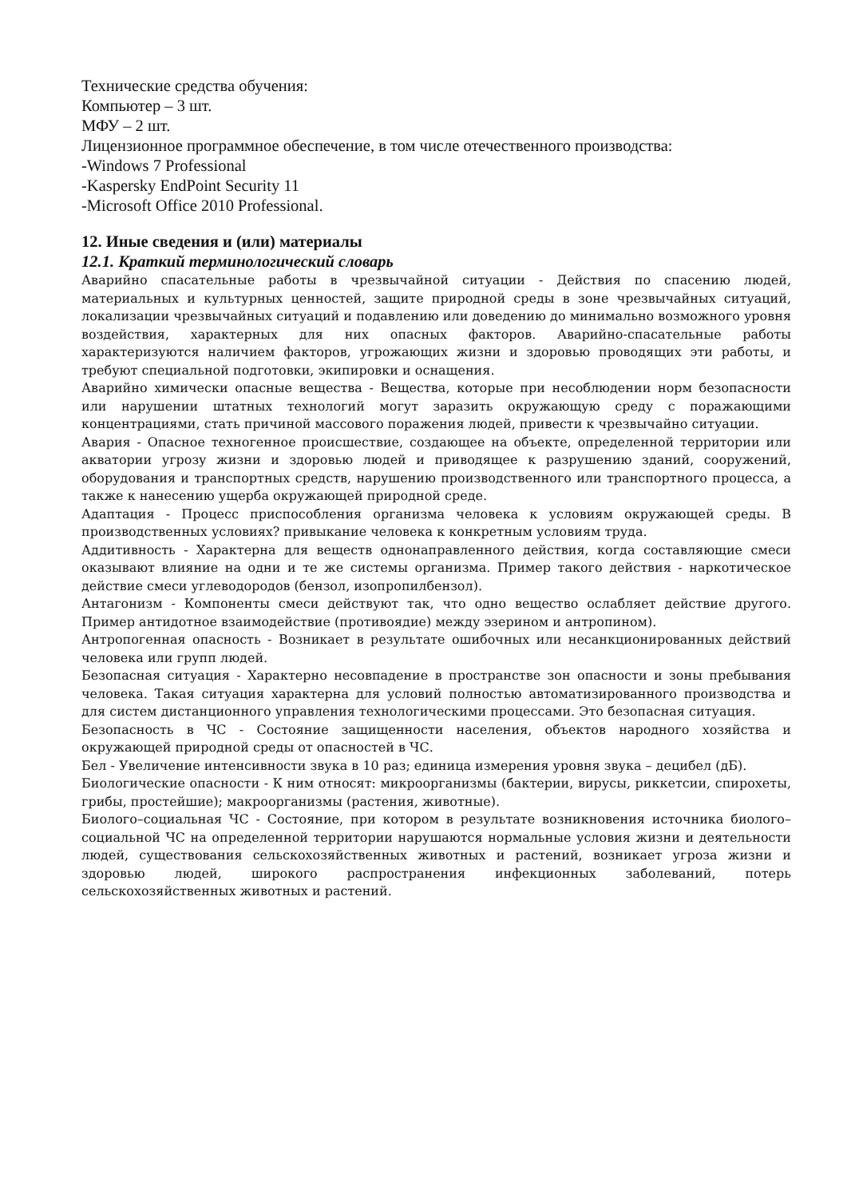Технические средства обучения:
Компьютер – 3 шт.
МФУ – 2 шт.
Лицензионное программное обеспечение, в том числе отечественного производства:
-Windows 7 Professional
-Kaspersky EndPoint Security 11
-Microsoft Office 2010 Professional.
12. Иные сведения и (или) материалы
12.1. Краткий терминологический словарь
Аварийно спасательные работы в чрезвычайной ситуации - Действия по спасению людей, материальных и культурных ценностей, защите природной среды в зоне чрезвычайных ситуаций, локализации чрезвычайных ситуаций и подавлению или доведению до минимально возможного уровня воздействия, характерных для них опасных факторов. Аварийно-спасательные работы характеризуются наличием факторов, угрожающих жизни и здоровью проводящих эти работы, и требуют специальной подготовки, экипировки и оснащения.
Аварийно химически опасные вещества - Вещества, которые при несоблюдении норм безопасности или нарушении штатных технологий могут заразить окружающую среду с поражающими концентрациями, стать причиной массового поражения людей, привести к чрезвычайно ситуации.
Авария - Опасное техногенное происшествие, создающее на объекте, определенной территории или акватории угрозу жизни и здоровью людей и приводящее к разрушению зданий, сооружений, оборудования и транспортных средств, нарушению производственного или транспортного процесса, а также к нанесению ущерба окружающей природной среде.
Адаптация - Процесс приспособления организма человека к условиям окружающей среды. В производственных условиях? привыкание человека к конкретным условиям труда.
Аддитивность - Характерна для веществ однонаправленного действия, когда составляющие смеси оказывают влияние на одни и те же системы организма. Пример такого действия - наркотическое действие смеси углеводородов (бензол, изопропилбензол).
Антагонизм - Компоненты смеси действуют так, что одно вещество ослабляет действие другого. Пример антидотное взаимодействие (противоядие) между эзерином и антропином).
Антропогенная опасность - Возникает в результате ошибочных или несанкционированных действий человека или групп людей.
Безопасная ситуация - Характерно несовпадение в пространстве зон опасности и зоны пребывания человека. Такая ситуация характерна для условий полностью автоматизированного производства и для систем дистанционного управления технологическими процессами. Это безопасная ситуация.
Безопасность в ЧС - Состояние защищенности населения, объектов народного хозяйства и окружающей природной среды от опасностей в ЧС.
Бел - Увеличение интенсивности звука в 10 раз; единица измерения уровня звука – децибел (дБ).
Биологические опасности - К ним относят: микроорганизмы (бактерии, вирусы, риккетсии, спирохеты, грибы, простейшие); макроорганизмы (растения, животные).
Биолого–социальная ЧС - Состояние, при котором в результате возникновения источника биолого–социальной ЧС на определенной территории нарушаются нормальные условия жизни и деятельности людей, существования сельскохозяйственных животных и растений, возникает угроза жизни и здоровью людей, широкого распространения инфекционных заболеваний, потерь сельскохозяйственных животных и растений.